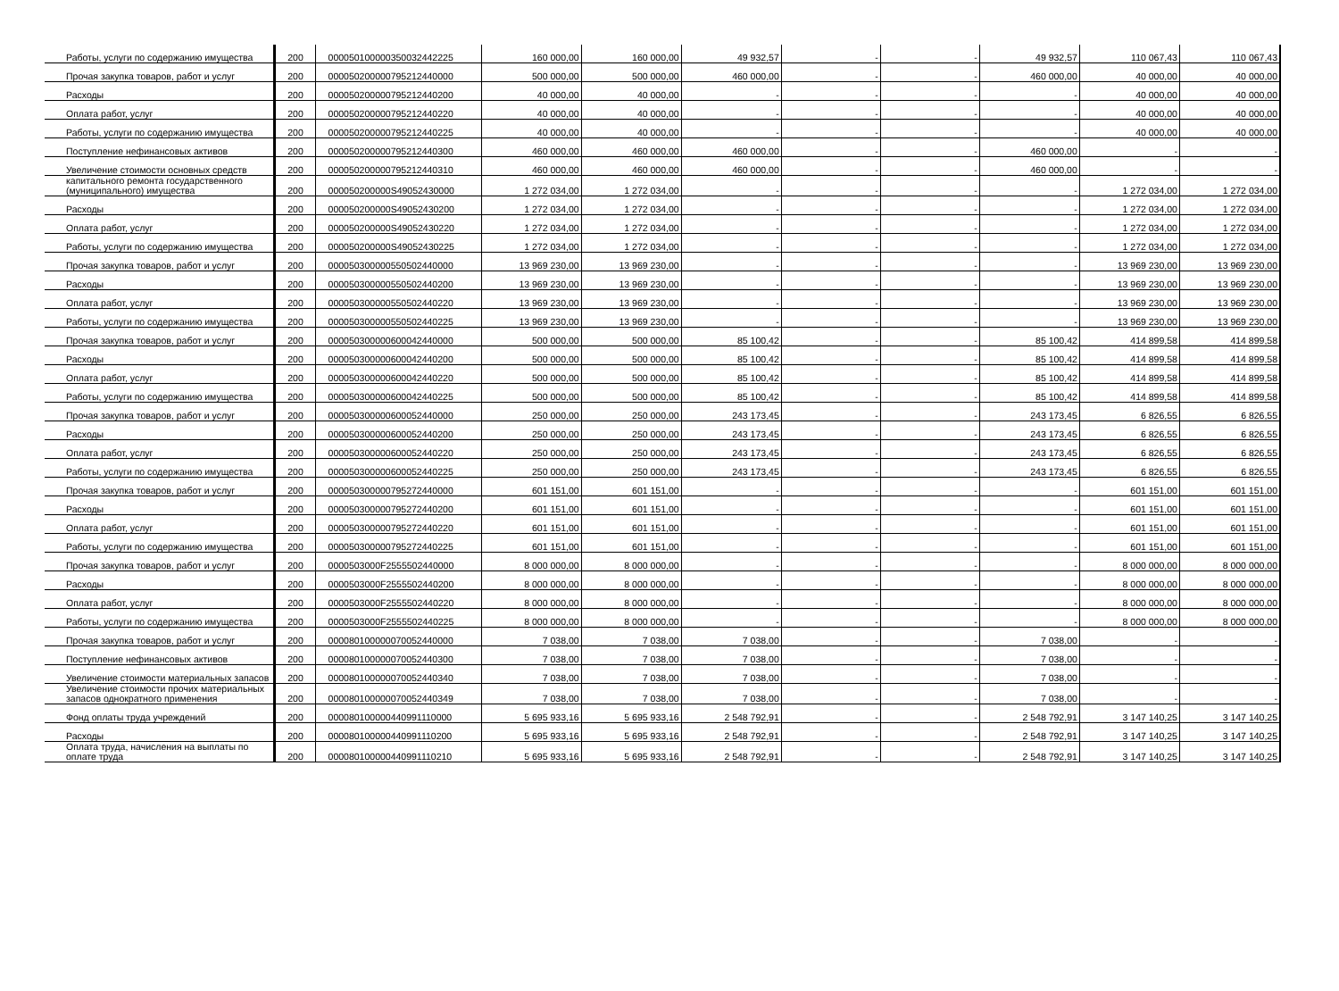| Работы, услуги по содержанию имущества | 200 | 000050100000350032442225 | 160 000,00 | 160 000,00 | 49 932,57 | - | - | 49 932,57 | 110 067,43 | 110 067,43 |
| Прочая закупка товаров, работ и услуг | 200 | 000050200000795212440000 | 500 000,00 | 500 000,00 | 460 000,00 | - | - | 460 000,00 | 40 000,00 | 40 000,00 |
| Расходы | 200 | 000050200000795212440200 | 40 000,00 | 40 000,00 | - | - | - | - | 40 000,00 | 40 000,00 |
| Оплата работ, услуг | 200 | 000050200000795212440220 | 40 000,00 | 40 000,00 | - | - | - | - | 40 000,00 | 40 000,00 |
| Работы, услуги по содержанию имущества | 200 | 000050200000795212440225 | 40 000,00 | 40 000,00 | - | - | - | - | 40 000,00 | 40 000,00 |
| Поступление нефинансовых активов | 200 | 000050200000795212440300 | 460 000,00 | 460 000,00 | 460 000,00 | - | - | 460 000,00 | - | - |
| Увеличение стоимости основных средств | 200 | 000050200000795212440310 | 460 000,00 | 460 000,00 | 460 000,00 | - | - | 460 000,00 | - | - |
| капитального ремонта государственного (муниципального) имущества | 200 | 000050200000S49052430000 | 1 272 034,00 | 1 272 034,00 | - | - | - | - | 1 272 034,00 | 1 272 034,00 |
| Расходы | 200 | 000050200000S49052430200 | 1 272 034,00 | 1 272 034,00 | - | - | - | - | 1 272 034,00 | 1 272 034,00 |
| Оплата работ, услуг | 200 | 000050200000S49052430220 | 1 272 034,00 | 1 272 034,00 | - | - | - | - | 1 272 034,00 | 1 272 034,00 |
| Работы, услуги по содержанию имущества | 200 | 000050200000S49052430225 | 1 272 034,00 | 1 272 034,00 | - | - | - | - | 1 272 034,00 | 1 272 034,00 |
| Прочая закупка товаров, работ и услуг | 200 | 000050300000550502440000 | 13 969 230,00 | 13 969 230,00 | - | - | - | - | 13 969 230,00 | 13 969 230,00 |
| Расходы | 200 | 000050300000550502440200 | 13 969 230,00 | 13 969 230,00 | - | - | - | - | 13 969 230,00 | 13 969 230,00 |
| Оплата работ, услуг | 200 | 000050300000550502440220 | 13 969 230,00 | 13 969 230,00 | - | - | - | - | 13 969 230,00 | 13 969 230,00 |
| Работы, услуги по содержанию имущества | 200 | 000050300000550502440225 | 13 969 230,00 | 13 969 230,00 | - | - | - | - | 13 969 230,00 | 13 969 230,00 |
| Прочая закупка товаров, работ и услуг | 200 | 000050300000600042440000 | 500 000,00 | 500 000,00 | 85 100,42 | - | - | 85 100,42 | 414 899,58 | 414 899,58 |
| Расходы | 200 | 000050300000600042440200 | 500 000,00 | 500 000,00 | 85 100,42 | - | - | 85 100,42 | 414 899,58 | 414 899,58 |
| Оплата работ, услуг | 200 | 000050300000600042440220 | 500 000,00 | 500 000,00 | 85 100,42 | - | - | 85 100,42 | 414 899,58 | 414 899,58 |
| Работы, услуги по содержанию имущества | 200 | 000050300000600042440225 | 500 000,00 | 500 000,00 | 85 100,42 | - | - | 85 100,42 | 414 899,58 | 414 899,58 |
| Прочая закупка товаров, работ и услуг | 200 | 000050300000600052440000 | 250 000,00 | 250 000,00 | 243 173,45 | - | - | 243 173,45 | 6 826,55 | 6 826,55 |
| Расходы | 200 | 000050300000600052440200 | 250 000,00 | 250 000,00 | 243 173,45 | - | - | 243 173,45 | 6 826,55 | 6 826,55 |
| Оплата работ, услуг | 200 | 000050300000600052440220 | 250 000,00 | 250 000,00 | 243 173,45 | - | - | 243 173,45 | 6 826,55 | 6 826,55 |
| Работы, услуги по содержанию имущества | 200 | 000050300000600052440225 | 250 000,00 | 250 000,00 | 243 173,45 | - | - | 243 173,45 | 6 826,55 | 6 826,55 |
| Прочая закупка товаров, работ и услуг | 200 | 000050300000795272440000 | 601 151,00 | 601 151,00 | - | - | - | - | 601 151,00 | 601 151,00 |
| Расходы | 200 | 000050300000795272440200 | 601 151,00 | 601 151,00 | - | - | - | - | 601 151,00 | 601 151,00 |
| Оплата работ, услуг | 200 | 000050300000795272440220 | 601 151,00 | 601 151,00 | - | - | - | - | 601 151,00 | 601 151,00 |
| Работы, услуги по содержанию имущества | 200 | 000050300000795272440225 | 601 151,00 | 601 151,00 | - | - | - | - | 601 151,00 | 601 151,00 |
| Прочая закупка товаров, работ и услуг | 200 | 0000503000F2555502440000 | 8 000 000,00 | 8 000 000,00 | - | - | - | - | 8 000 000,00 | 8 000 000,00 |
| Расходы | 200 | 0000503000F2555502440200 | 8 000 000,00 | 8 000 000,00 | - | - | - | - | 8 000 000,00 | 8 000 000,00 |
| Оплата работ, услуг | 200 | 0000503000F2555502440220 | 8 000 000,00 | 8 000 000,00 | - | - | - | - | 8 000 000,00 | 8 000 000,00 |
| Работы, услуги по содержанию имущества | 200 | 0000503000F2555502440225 | 8 000 000,00 | 8 000 000,00 | - | - | - | - | 8 000 000,00 | 8 000 000,00 |
| Прочая закупка товаров, работ и услуг | 200 | 000080100000070052440000 | 7 038,00 | 7 038,00 | 7 038,00 | - | - | 7 038,00 | - | - |
| Поступление нефинансовых активов | 200 | 000080100000070052440300 | 7 038,00 | 7 038,00 | 7 038,00 | - | - | 7 038,00 | - | - |
| Увеличение стоимости материальных запасов | 200 | 000080100000070052440340 | 7 038,00 | 7 038,00 | 7 038,00 | - | - | 7 038,00 | - | - |
| Увеличение стоимости прочих материальных запасов однократного применения | 200 | 000080100000070052440349 | 7 038,00 | 7 038,00 | 7 038,00 | - | - | 7 038,00 | - | - |
| Фонд оплаты труда учреждений | 200 | 000080100000440991110000 | 5 695 933,16 | 5 695 933,16 | 2 548 792,91 | - | - | 2 548 792,91 | 3 147 140,25 | 3 147 140,25 |
| Расходы | 200 | 000080100000440991110200 | 5 695 933,16 | 5 695 933,16 | 2 548 792,91 | - | - | 2 548 792,91 | 3 147 140,25 | 3 147 140,25 |
| Оплата труда, начисления на выплаты по оплате труда | 200 | 000080100000440991110210 | 5 695 933,16 | 5 695 933,16 | 2 548 792,91 | - | - | 2 548 792,91 | 3 147 140,25 | 3 147 140,25 |